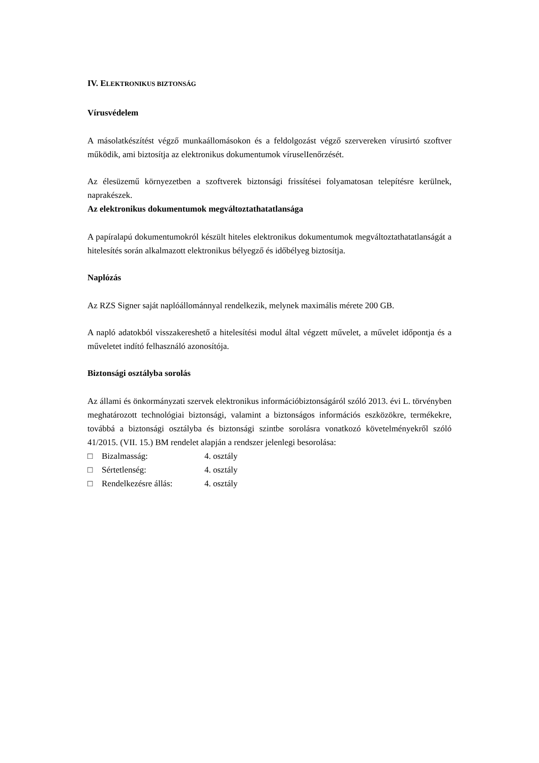IV. ELEKTRONIKUS BIZTONSÁG
Vírusvédelem
A másolatkészítést végző munkaállomásokon és a feldolgozást végző szervereken vírusirtó szoftver működik, ami biztosítja az elektronikus dokumentumok víruselIenőrzését.
Az élesüzemű környezetben a szoftverek biztonsági frissítései folyamatosan telepítésre kerülnek, naprakészek.
Az elektronikus dokumentumok megváltoztathatatlansága
A papíralapú dokumentumokról készült hiteles elektronikus dokumentumok megváltoztathatatlanságát a hitelesítés során alkalmazott elektronikus bélyegző és időbélyeg biztosítja.
Naplózás
Az RZS Signer saját naplóállománnyal rendelkezik, melynek maximális mérete 200 GB.
A napló adatokból visszakereshető a hitelesítési modul által végzett művelet, a művelet időpontja és a műveletet indító felhasználó azonosítója.
Biztonsági osztályba sorolás
Az állami és önkormányzati szervek elektronikus információbiztonságáról szóló 2013. évi L. törvényben meghatározott technológiai biztonsági, valamint a biztonságos információs eszközökre, termékekre, továbbá a biztonsági osztályba és biztonsági szintbe sorolásra vonatkozó követelményekről szóló 41/2015. (VII. 15.) BM rendelet alapján a rendszer jelenlegi besorolása:
□ Bizalmasság: 4. osztály
□ Sértetlenség: 4. osztály
□ Rendelkezésre állás: 4. osztály